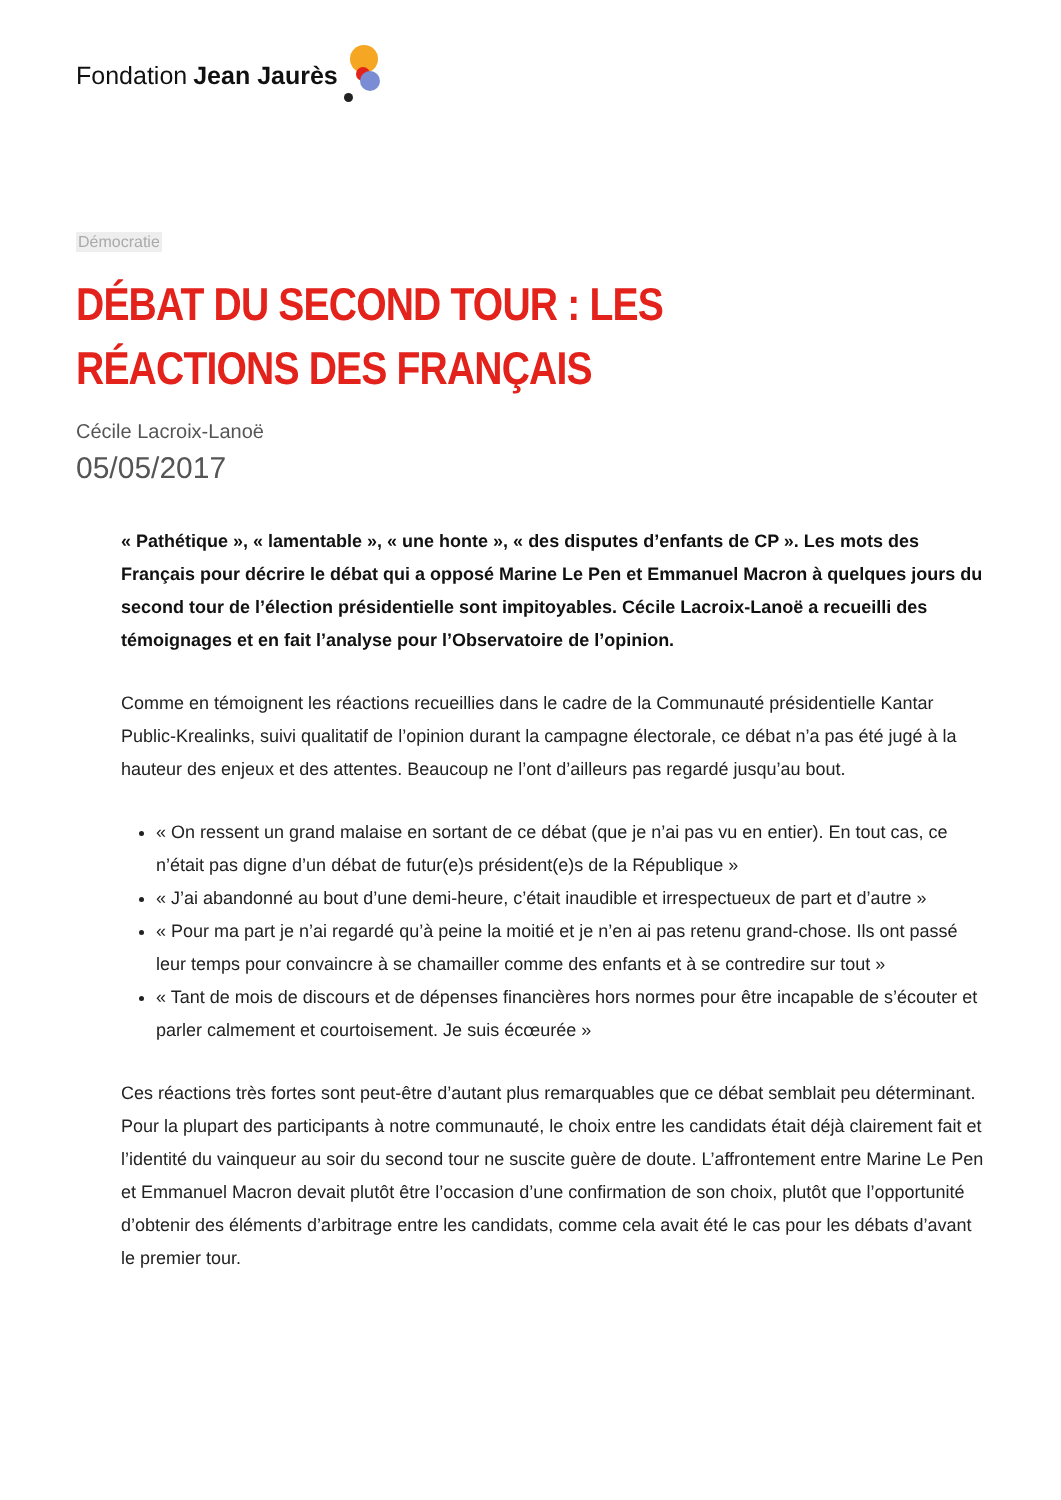Fondation Jean Jaurès
Démocratie
DÉBAT DU SECOND TOUR : LES RÉACTIONS DES FRANÇAIS
Cécile Lacroix-Lanoë
05/05/2017
« Pathétique », « lamentable », « une honte », « des disputes d’enfants de CP ». Les mots des Français pour décrire le débat qui a opposé Marine Le Pen et Emmanuel Macron à quelques jours du second tour de l’élection présidentielle sont impitoyables. Cécile Lacroix-Lanoë a recueilli des témoignages et en fait l’analyse pour l’Observatoire de l’opinion.
Comme en témoignent les réactions recueillies dans le cadre de la Communauté présidentielle Kantar Public-Krealinks, suivi qualitatif de l’opinion durant la campagne électorale, ce débat n’a pas été jugé à la hauteur des enjeux et des attentes. Beaucoup ne l’ont d’ailleurs pas regardé jusqu’au bout.
« On ressent un grand malaise en sortant de ce débat (que je n’ai pas vu en entier). En tout cas, ce n’était pas digne d’un débat de futur(e)s président(e)s de la République »
« J’ai abandonné au bout d’une demi-heure, c’était inaudible et irrespectueux de part et d’autre »
« Pour ma part je n’ai regardé qu’à peine la moitié et je n’en ai pas retenu grand-chose. Ils ont passé leur temps pour convaincre à se chamailler comme des enfants et à se contredire sur tout »
« Tant de mois de discours et de dépenses financières hors normes pour être incapable de s’écouter et parler calmement et courtoisement. Je suis écœurée »
Ces réactions très fortes sont peut-être d’autant plus remarquables que ce débat semblait peu déterminant. Pour la plupart des participants à notre communauté, le choix entre les candidats était déjà clairement fait et l’identité du vainqueur au soir du second tour ne suscite guère de doute. L’affrontement entre Marine Le Pen et Emmanuel Macron devait plutôt être l’occasion d’une confirmation de son choix, plutôt que l’opportunité d’obtenir des éléments d’arbitrage entre les candidats, comme cela avait été le cas pour les débats d’avant le premier tour.